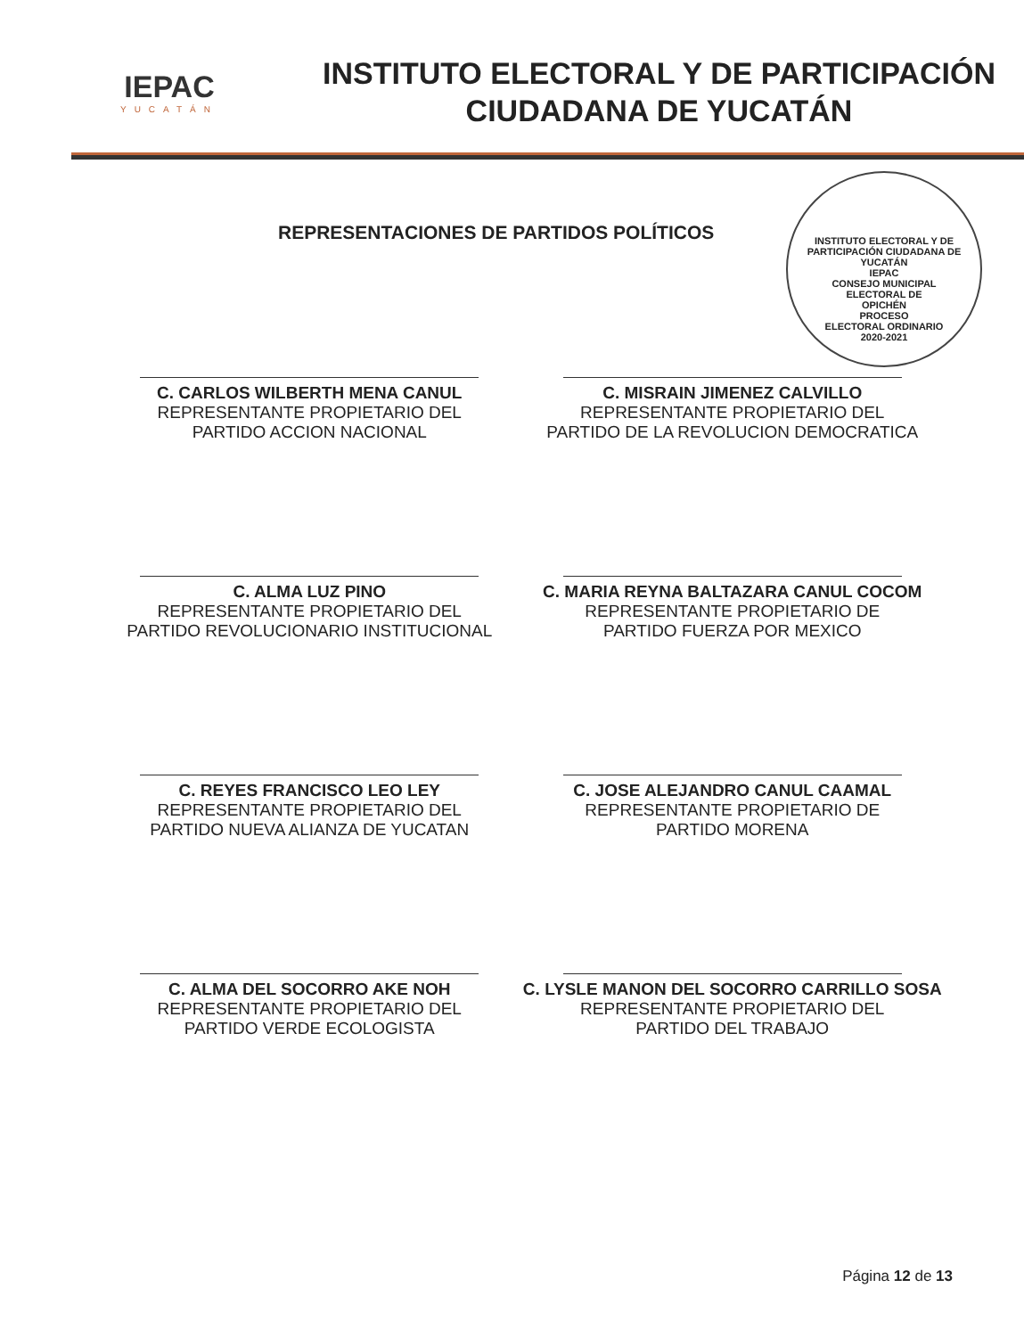IEPAC
YUCATÁN
INSTITUTO ELECTORAL Y DE PARTICIPACIÓN
CIUDADANA DE YUCATÁN
REPRESENTACIONES DE PARTIDOS POLÍTICOS
INSTITUTO ELECTORAL Y DE PARTICIPACIÓN CIUDADANA DE YUCATÁN
IEPAC
CONSEJO MUNICIPAL
ELECTORAL DE
OPICHÉN
PROCESO
ELECTORAL ORDINARIO
2020-2021
C. CARLOS WILBERTH MENA CANUL
REPRESENTANTE PROPIETARIO DEL
PARTIDO ACCION NACIONAL
C. MISRAIN JIMENEZ CALVILLO
REPRESENTANTE PROPIETARIO DEL
PARTIDO DE LA REVOLUCION DEMOCRATICA
C. ALMA LUZ PINO
REPRESENTANTE PROPIETARIO DEL
PARTIDO REVOLUCIONARIO INSTITUCIONAL
C. MARIA REYNA BALTAZARA CANUL COCOM
REPRESENTANTE PROPIETARIO DE
PARTIDO FUERZA POR MEXICO
C. REYES FRANCISCO LEO LEY
REPRESENTANTE PROPIETARIO DEL
PARTIDO NUEVA ALIANZA DE YUCATAN
C. JOSE ALEJANDRO CANUL CAAMAL
REPRESENTANTE PROPIETARIO DE
PARTIDO MORENA
C. ALMA DEL SOCORRO AKE NOH
REPRESENTANTE PROPIETARIO DEL
PARTIDO VERDE ECOLOGISTA
C. LYSLE MANON DEL SOCORRO CARRILLO SOSA
REPRESENTANTE PROPIETARIO DEL
PARTIDO DEL TRABAJO
Página 12 de 13